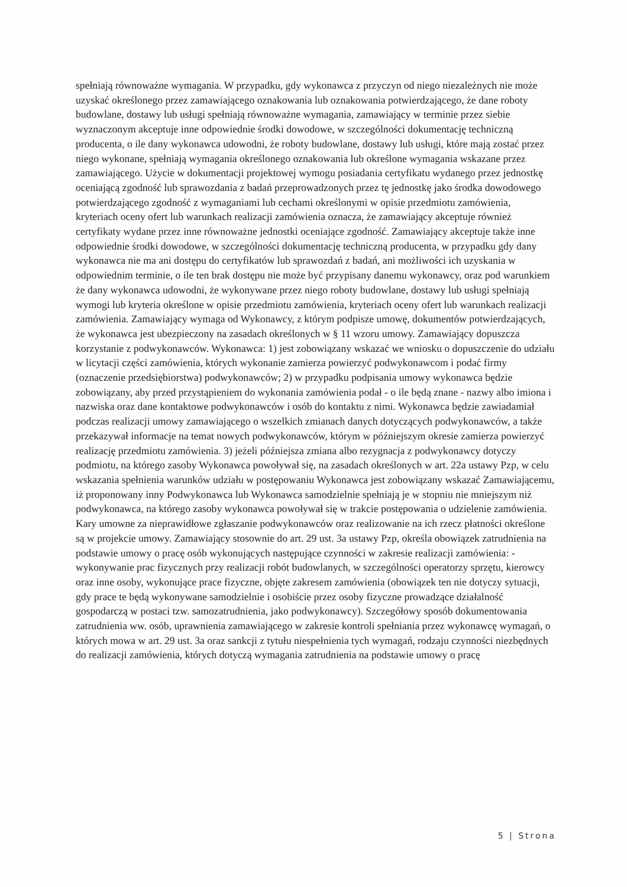spełniają równoważne wymagania. W przypadku, gdy wykonawca z przyczyn od niego niezależnych nie może uzyskać określonego przez zamawiającego oznakowania lub oznakowania potwierdzającego, że dane roboty budowlane, dostawy lub usługi spełniają równoważne wymagania, zamawiający w terminie przez siebie wyznaczonym akceptuje inne odpowiednie środki dowodowe, w szczególności dokumentację techniczną producenta, o ile dany wykonawca udowodni, że roboty budowlane, dostawy lub usługi, które mają zostać przez niego wykonane, spełniają wymagania określonego oznakowania lub określone wymagania wskazane przez zamawiającego. Użycie w dokumentacji projektowej wymogu posiadania certyfikatu wydanego przez jednostkę oceniającą zgodność lub sprawozdania z badań przeprowadzonych przez tę jednostkę jako środka dowodowego potwierdzającego zgodność z wymaganiami lub cechami określonymi w opisie przedmiotu zamówienia, kryteriach oceny ofert lub warunkach realizacji zamówienia oznacza, że zamawiający akceptuje również certyfikaty wydane przez inne równoważne jednostki oceniające zgodność. Zamawiający akceptuje także inne odpowiednie środki dowodowe, w szczególności dokumentację techniczną producenta, w przypadku gdy dany wykonawca nie ma ani dostępu do certyfikatów lub sprawozdań z badań, ani możliwości ich uzyskania w odpowiednim terminie, o ile ten brak dostępu nie może być przypisany danemu wykonawcy, oraz pod warunkiem że dany wykonawca udowodni, że wykonywane przez niego roboty budowlane, dostawy lub usługi spełniają wymogi lub kryteria określone w opisie przedmiotu zamówienia, kryteriach oceny ofert lub warunkach realizacji zamówienia. Zamawiający wymaga od Wykonawcy, z którym podpisze umowę, dokumentów potwierdzających, że wykonawca jest ubezpieczony na zasadach określonych w § 11 wzoru umowy. Zamawiający dopuszcza korzystanie z podwykonawców. Wykonawca: 1) jest zobowiązany wskazać we wniosku o dopuszczenie do udziału w licytacji części zamówienia, których wykonanie zamierza powierzyć podwykonawcom i podać firmy (oznaczenie przedsiębiorstwa) podwykonawców; 2) w przypadku podpisania umowy wykonawca będzie zobowiązany, aby przed przystąpieniem do wykonania zamówienia podał - o ile będą znane - nazwy albo imiona i nazwiska oraz dane kontaktowe podwykonawców i osób do kontaktu z nimi. Wykonawca będzie zawiadamiał podczas realizacji umowy zamawiającego o wszelkich zmianach danych dotyczących podwykonawców, a także przekazywał informacje na temat nowych podwykonawców, którym w późniejszym okresie zamierza powierzyć realizację przedmiotu zamówienia. 3) jeżeli późniejsza zmiana albo rezygnacja z podwykonawcy dotyczy podmiotu, na którego zasoby Wykonawca powoływał się, na zasadach określonych w art. 22a ustawy Pzp, w celu wskazania spełnienia warunków udziału w postępowaniu Wykonawca jest zobowiązany wskazać Zamawiającemu, iż proponowany inny Podwykonawca lub Wykonawca samodzielnie spełniają je w stopniu nie mniejszym niż podwykonawca, na którego zasoby wykonawca powoływał się w trakcie postępowania o udzielenie zamówienia. Kary umowne za nieprawidłowe zgłaszanie podwykonawców oraz realizowanie na ich rzecz płatności określone są w projekcie umowy. Zamawiający stosownie do art. 29 ust. 3a ustawy Pzp, określa obowiązek zatrudnienia na podstawie umowy o pracę osób wykonujących następujące czynności w zakresie realizacji zamówienia: - wykonywanie prac fizycznych przy realizacji robót budowlanych, w szczególności operatorzy sprzętu, kierowcy oraz inne osoby, wykonujące prace fizyczne, objęte zakresem zamówienia (obowiązek ten nie dotyczy sytuacji, gdy prace te będą wykonywane samodzielnie i osobiście przez osoby fizyczne prowadzące działalność gospodarczą w postaci tzw. samozatrudnienia, jako podwykonawcy). Szczegółowy sposób dokumentowania zatrudnienia ww. osób, uprawnienia zamawiającego w zakresie kontroli spełniania przez wykonawcę wymagań, o których mowa w art. 29 ust. 3a oraz sankcji z tytułu niespełnienia tych wymagań, rodzaju czynności niezbędnych do realizacji zamówienia, których dotyczą wymagania zatrudnienia na podstawie umowy o pracę
5 | Strona